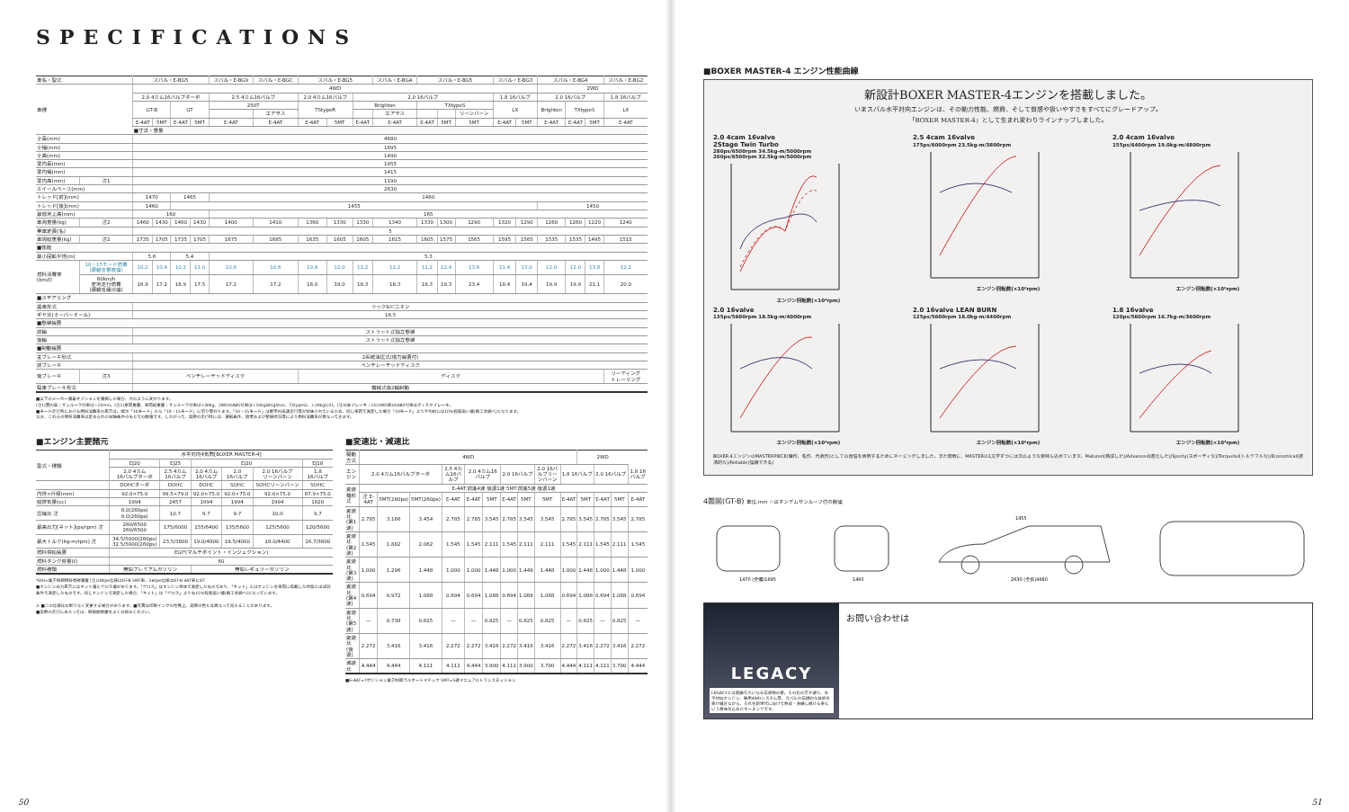SPECIFICATIONS
| 車名・型式 | | スバル・E-BG5 | | | | スバル・E-BG9 | スバル・E-BGC | スバル・E-BG5 | | | スバル・E-BGA | スバル・E-BG5 | | | スバル・E-BG3 | | スバル・E-BG4 | | | スバル・E-BG2 |
| 車種 | | 4WD | | | | | | | | | | | | | | | 2WD | | | |
| | | 2.0 4カム16バルブターボ | | | | 2.5 4カム16バルブ | | 2.0 4カム16バルブ | | 2.0 16バルブ | | | | | 1.8 16バルブ | | 2.0 16バルブ | | | 1.8 16バルブ |
| | | GT-B | | GT | | 250T | | TStypeR | | Brighton | | TXtypeS | | | LX | | Brighton | TXtypeS | | LX |
| | | | | | | | エアサス | | | | エアサス | | | リーンバーン | | | | | | |
| | | E-4AT | 5MT | E-4AT | 5MT | E-4AT | E-4AT | E-4AT | 5MT | E-4AT | E-4AT | E-4AT | 5MT | 5MT | E-4AT | 5MT | E-4AT | E-4AT | 5MT | E-4AT |
| | | ■寸法・重量 | | | | | | | | | | | | | | | | | | |
| 全長(mm) | | 4680 | | | | | | | | | | | | | | | | | | |
| 全幅(mm) | | 1695 | | | | | | | | | | | | | | | | | | |
| 全高(mm) | | 1490 | | | | | | | | | | | | | | | | | | |
| 室内長(mm) | | 1955 | | | | | | | | | | | | | | | | | | |
| 室内幅(mm) | | 1415 | | | | | | | | | | | | | | | | | | |
| 室内高(mm) | 注1 | 1190 | | | | | | | | | | | | | | | | | | |
| ホイールベース(mm) | | 2630 | | | | | | | | | | | | | | | | | | |
| トレッド[前](mm) | | 1470 | | 1465 | | 1460 | | | | | | | | | | | | | | |
| トレッド[後](mm) | | 1460 | | 1455 | | | | | | | | | | | | | 1450 | | | |
| 最低地上高(mm) | | 160 | | | | 165 | | | | | | | | | | | | | | |
| 車両重量(kg) | 注2 | 1460 | 1430 | 1460 | 1430 | 1400 | 1410 | 1360 | 1330 | 1330 | 1340 | 1330 | 1300 | 1290 | 1320 | 1290 | 1260 | 1260 | 1220 | 1240 |
| 乗車定員(名) | | 5 | | | | | | | | | | | | | | | | | | |
| 車両総重量(kg) | 注2 | 1735 | 1705 | 1735 | 1705 | 1675 | 1685 | 1635 | 1605 | 1605 | 1615 | 1605 | 1575 | 1565 | 1595 | 1565 | 1535 | 1535 | 1495 | 1515 |
| ■性能 | | | | | | | | | | | | | | | | | | | | |
| 最小回転半径(m) | | 5.6 | | 5.4 | | 5.3 | | | | | | | | | | | | | | |
| 燃料消費率 (km/ℓ) | 10・15モード燃費 (運輸省審査値) | 10.2 | 10.4 | 10.2 | 11.0 | 10.6 | 10.6 | 10.8 | 12.0 | 11.2 | 11.2 | 11.2 | 12.4 | 13.6 | 11.4 | 13.0 | 12.0 | 12.0 | 13.8 | 12.2 |
| | 60km/h 定地走行燃費 (運輸省届出値) | 16.9 | 17.2 | 16.9 | 17.5 | 17.2 | 17.2 | 18.0 | 19.0 | 18.3 | 18.3 | 18.3 | 19.3 | 23.4 | 18.4 | 19.4 | 19.9 | 19.9 | 21.1 | 20.0 |
| ■ステアリング | | | | | | | | | | | | | | | | | | | | |
| 歯車形式 | | ラック&ピニオン | | | | | | | | | | | | | | | | | | |
| ギヤ比(オーバーオール) | | 16.5 | | | | | | | | | | | | | | | | | | |
| ■懸架装置 | | | | | | | | | | | | | | | | | | | | |
| 前輪 | | ストラット式独立懸架 | | | | | | | | | | | | | | | | | | |
| 後輪 | | ストラット式独立懸架 | | | | | | | | | | | | | | | | | | |
| ■制動装置 | | | | | | | | | | | | | | | | | | | | |
| 主ブレーキ形式 | | 2系統油圧式(倍力装置付) | | | | | | | | | | | | | | | | | | |
| 前ブレーキ | | ベンチレーテッドディスク | | | | | | | | | | | | | | | | | | |
| 後ブレーキ | 注3 | ベンチレーテッドディスク | | | | | | ディスク | | | | | | | | | | | | リーディング トレーリング |
| 駐車ブレーキ形式 | | 機械式後2輪制動 | | | | | | | | | | | | | | | | | | |
■以下のメーカー装着オプションを装備した場合、次のように変わります。
(注1)室内高：サンルーフ付車は−25mm。(注2)車両重量、車両総重量：サンルーフ付車は+30kg、2WDのABS付車は+10kg(Brighton、TXtypeS)、+20kg(LX)。(注3)後ブレーキ：LX(2WD車)のABS付車はディスクブレーキ。
■モード走行時における燃料消費率の表示は、順次「10モード」から「10・15モード」に切り替わります。「10・15モード」は都市内高速走行等が加味されているため、同じ車両で測定した場合「10モード」より平均的には10%程度高い値(自工会調べ)となります。
なお、これらの燃料消費率は定められた試験条件のもとでの数値です。したがって、実際の走行時には、運転条件、習慣および整備状況等により燃料消費率が異なってきます。
■エンジン主要諸元
| 型式・種類 | 水平対向4気筒[BOXER MASTER-4] | | | | | |
| | EJ20 | EJ25 | EJ20 | | | EJ18 |
| | 2.0 4カム 16バルブターボ | 2.5 4カム 16バルブ | 2.0 4カム 16バルブ | 2.0 16バルブ | 2.0 16バルブ リーンバーン | 1.8 16バルブ |
| | DOHCターボ | DOHC | DOHC | SOHC | SOHCリーンバーン | SOHC |
| 内径×行程(mm) | 92.0×75.0 | 99.5×79.0 | 92.0×75.0 | 92.0×75.0 | 92.0×75.0 | 87.9×75.0 |
| 総排気量(cc) | 1994 | 2457 | 1994 | 1994 | 1994 | 1820 |
| 圧縮比 注 | 8.0(280ps) 9.0(260ps) | 10.7 | 9.7 | 9.7 | 10.0 | 9.7 |
| 最高出力[ネット](ps/rpm) 注 | 280/6500 260/6500 | 175/6000 | 155/6400 | 135/5600 | 125/5600 | 120/5600 |
| 最大トルク(kg-m/rpm) 注 | 34.5/5000(280ps) 32.5/5000(260ps) | 23.5/3800 | 19.0/4800 | 18.5/4000 | 18.0/4400 | 16.7/3600 |
| 燃料供給装置 | EGI*(マルチポイント・インジェクション) | | | | | |
| 燃料タンク容量(ℓ) | 60 | | | | | |
| 燃料種類 | 無鉛プレミアムガソリン | | 無鉛レギュラーガソリン | | | |
*EGI=電子制御燃料噴射装置 (注)280ps仕様はGT-B 5MT車、260ps仕様はGT-B 4AT車とGT
■エンジン出力表示にはネット値とグロス値があります。「グロス」はエンジン単体で測定したものであり、「ネット」とはエンジンを車両に搭載した状態とほぼ同条件で測定したものです。同じエンジンで測定した場合、「ネット」は「グロス」よりも15%程度低い値(自工会調べ)となっています。
⚠ ■この仕様はお断りなく変更する場合があります。■写真は印刷インクの性質上、実際の色とは異なって見えることがあります。
■実際の走行にあたっては、取扱説明書をよくお読みください。
■変速比・減速比
| 駆動方式 | 4WD | | | | | | | | | | 2WD | | | |
| エンジン | 2.0 4カム16バルブターボ | | | 2.5 4カム16バルブ | 2.0 4カム16バルブ | | 2.0 16バルブ | | 2.0 16バルブリーンバーン | 1.8 16バルブ | | 2.0 16バルブ | | 1.8 16バルブ |
| 変速機形式 | E-4AT:前進4速 後退1速 5MT:前進5速 後退1速 | | | | | | | | | | | | | |
| | 注 E-4AT | 5MT(280ps) | 5MT(260ps) | E-4AT | E-4AT | 5MT | E-4AT | 5MT | 5MT | E-4AT | 5MT | E-4AT | 5MT | E-4AT |
| 変速比(第1速) | 2.785 | 3.166 | 3.454 | 2.785 | 2.785 | 3.545 | 2.785 | 3.545 | 3.545 | 2.785 | 3.545 | 2.785 | 3.545 | 2.785 |
| 変速比(第2速) | 1.545 | 1.882 | 2.062 | 1.545 | 1.545 | 2.111 | 1.545 | 2.111 | 2.111 | 1.545 | 2.111 | 1.545 | 2.111 | 1.545 |
| 変速比(第3速) | 1.000 | 1.296 | 1.448 | 1.000 | 1.000 | 1.448 | 1.000 | 1.448 | 1.448 | 1.000 | 1.448 | 1.000 | 1.448 | 1.000 |
| 変速比(第4速) | 0.694 | 0.972 | 1.088 | 0.694 | 0.694 | 1.088 | 0.694 | 1.088 | 1.088 | 0.694 | 1.088 | 0.694 | 1.088 | 0.694 |
| 変速比(第5速) | — | 0.738 | 0.825 | — | — | 0.825 | — | 0.825 | 0.825 | — | 0.825 | — | 0.825 | — |
| 変速比(後退) | 2.272 | 3.416 | 3.416 | 2.272 | 2.272 | 3.416 | 2.272 | 3.416 | 3.416 | 2.272 | 3.416 | 2.272 | 3.416 | 2.272 |
| 減速比 | 4.444 | 4.444 | 4.111 | 4.111 | 4.444 | 3.900 | 4.111 | 3.900 | 3.700 | 4.444 | 4.111 | 4.111 | 3.700 | 4.444 |
■E-4AT=7ポジション電子制御フルオートマチック 5MT=5速マニュアルトランスミッション
50
■BOXER MASTER-4 エンジン性能曲線
新設計BOXER MASTER-4エンジンを搭載しました。
いまスバル水平対向エンジンは、その動力性能、燃費、そして質感や扱いやすさをすべてにグレードアップ。
「BOXER MASTER-4」として生まれ変わりラインナップしました。
2.0 4cam 16valve
2Stage Twin Turbo
280ps/6500rpm 34.5kg-m/5000rpm
260ps/6500rpm 32.5kg-m/5000rpm
エンジン回転数(×10²rpm)
2.5 4cam 16valve
175ps/6000rpm 23.5kg-m/3800rpm
エンジン回転数(×10²rpm)
2.0 4cam 16valve
155ps/6400rpm 19.0kg-m/4800rpm
エンジン回転数(×10²rpm)
2.0 16valve
135ps/5600rpm 18.5kg-m/4000rpm
エンジン回転数(×10²rpm)
2.0 16valve LEAN BURN
125ps/5600rpm 18.0kg-m/4400rpm
エンジン回転数(×10²rpm)
1.8 16valve
120ps/5600rpm 16.7kg-m/3600rpm
エンジン回転数(×10²rpm)
BOXER-4エンジンのMASTERPIECE(傑作、名作、代表作)としての自信を表明するためにネーミングしました。また同時に、MASTERの1文字ずつには次のような意味も込めています。Matured(熟成した)/Advanced(進化した)/Sporty(スポーティな)/Torqueful(トルクフルな)/Economical(経済的な)/Reliable(信頼できる)
4面図(GT-B) 単位:mm ☆はタンデムサンルーフ付の数値
1470 (全幅)1695
1460
1955
2630 (全長)4680
LEGACY
LEGACYとは英語で大いなる伝承物の意。その名の示す通り、水平対向エンジン、乗用4WDシステム等、スバルの伝統的な技術を受け継ぎながら、それを新世代に向けて熟成・洗練し続ける車という意味を込めたネーミングです。
お問い合わせは
51